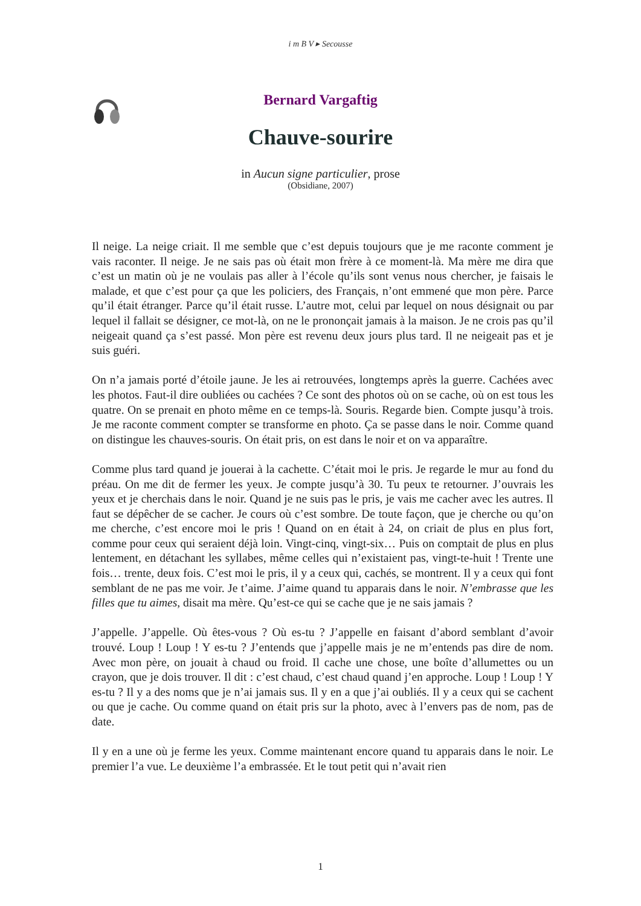i m B V ▸ Secousse
Bernard Vargaftig
Chauve-sourire
in Aucun signe particulier, prose
(Obsidiane, 2007)
Il neige. La neige criait. Il me semble que c’est depuis toujours que je me raconte comment je vais raconter. Il neige. Je ne sais pas où était mon frère à ce moment-là. Ma mère me dira que c’est un matin où je ne voulais pas aller à l’école qu’ils sont venus nous chercher, je faisais le malade, et que c’est pour ça que les policiers, des Français, n’ont emmené que mon père. Parce qu’il était étranger. Parce qu’il était russe. L’autre mot, celui par lequel on nous désignait ou par lequel il fallait se désigner, ce mot-là, on ne le prononçait jamais à la maison. Je ne crois pas qu’il neigeait quand ça s’est passé. Mon père est revenu deux jours plus tard. Il ne neigeait pas et je suis guéri.
On n’a jamais porté d’étoile jaune. Je les ai retrouvées, longtemps après la guerre. Cachées avec les photos. Faut-il dire oubliées ou cachées ? Ce sont des photos où on se cache, où on est tous les quatre. On se prenait en photo même en ce temps-là. Souris. Regarde bien. Compte jusqu’à trois. Je me raconte comment compter se transforme en photo. Ça se passe dans le noir. Comme quand on distingue les chauves-souris. On était pris, on est dans le noir et on va apparaître.
Comme plus tard quand je jouerai à la cachette. C’était moi le pris. Je regarde le mur au fond du préau. On me dit de fermer les yeux. Je compte jusqu’à 30. Tu peux te retourner. J’ouvrais les yeux et je cherchais dans le noir. Quand je ne suis pas le pris, je vais me cacher avec les autres. Il faut se dépêcher de se cacher. Je cours où c’est sombre. De toute façon, que je cherche ou qu’on me cherche, c’est encore moi le pris ! Quand on en était à 24, on criait de plus en plus fort, comme pour ceux qui seraient déjà loin. Vingt-cinq, vingt-six… Puis on comptait de plus en plus lentement, en détachant les syllabes, même celles qui n’existaient pas, vingt-te-huit ! Trente une fois… trente, deux fois. C’est moi le pris, il y a ceux qui, cachés, se montrent. Il y a ceux qui font semblant de ne pas me voir. Je t’aime. J’aime quand tu apparais dans le noir. N’embrasse que les filles que tu aimes, disait ma mère. Qu’est-ce qui se cache que je ne sais jamais ?
J’appelle. J’appelle. Où êtes-vous ? Où es-tu ? J’appelle en faisant d’abord semblant d’avoir trouvé. Loup ! Loup ! Y es-tu ? J’entends que j’appelle mais je ne m’entends pas dire de nom. Avec mon père, on jouait à chaud ou froid. Il cache une chose, une boîte d’allumettes ou un crayon, que je dois trouver. Il dit : c’est chaud, c’est chaud quand j’en approche. Loup ! Loup ! Y es-tu ? Il y a des noms que je n’ai jamais sus. Il y en a que j’ai oubliés. Il y a ceux qui se cachent ou que je cache. Ou comme quand on était pris sur la photo, avec à l’envers pas de nom, pas de date.
Il y en a une où je ferme les yeux. Comme maintenant encore quand tu apparais dans le noir. Le premier l’a vue. Le deuxième l’a embrassée. Et le tout petit qui n’avait rien
1